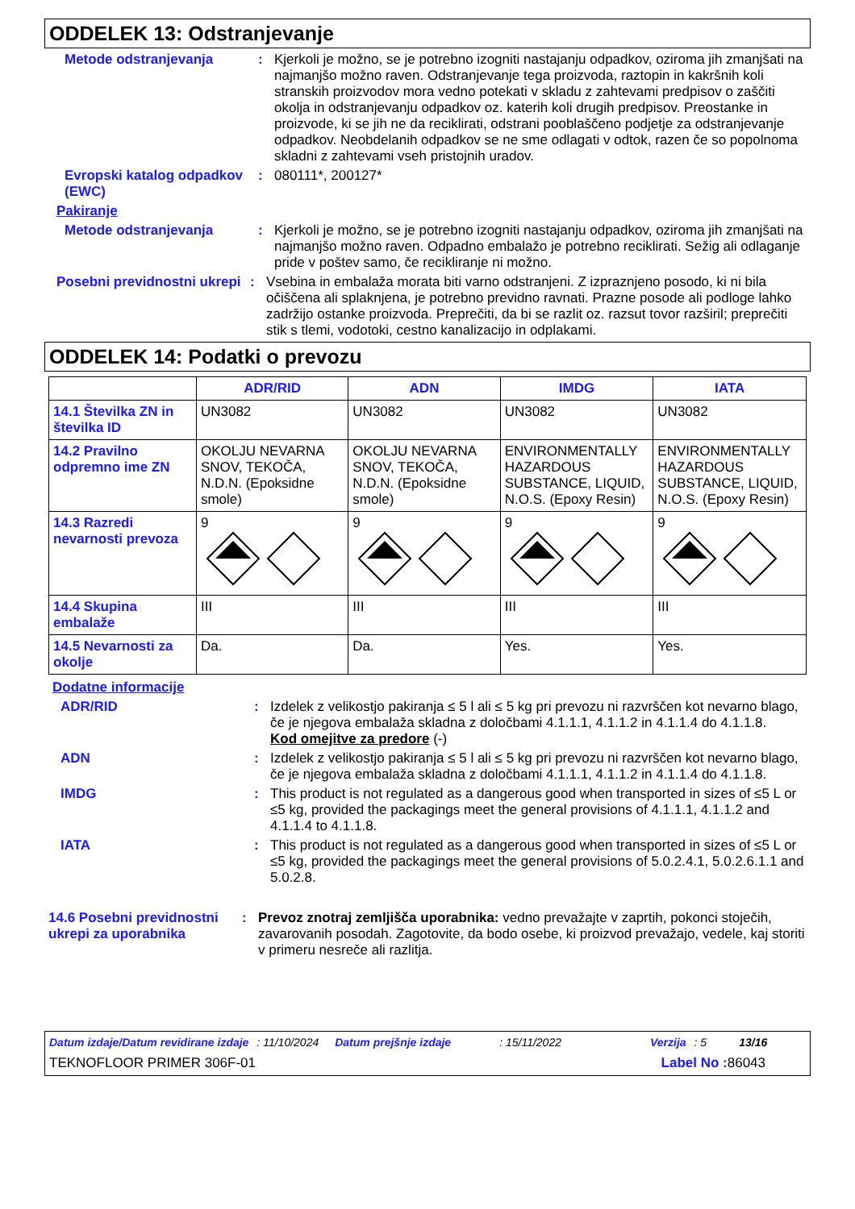ODDELEK 13: Odstranjevanje
Metode odstranjevanja : Kjerkoli je možno, se je potrebno izogniti nastajanju odpadkov, oziroma jih zmanjšati na najmanjšo možno raven. Odstranjevanje tega proizvoda, raztopin in kakršnih koli stranskih proizvodov mora vedno potekati v skladu z zahtevami predpisov o zaščiti okolja in odstranjevanju odpadkov oz. katerih koli drugih predpisov. Preostanke in proizvode, ki se jih ne da reciklirati, odstrani pooblaščeno podjetje za odstranjevanje odpadkov. Neobdelanih odpadkov se ne sme odlagati v odtok, razen če so popolnoma skladni z zahtevami vseh pristojnih uradov.
Evropski katalog odpadkov (EWC)
: 080111*, 200127*
Pakiranje
Metode odstranjevanja : Kjerkoli je možno, se je potrebno izogniti nastajanju odpadkov, oziroma jih zmanjšati na najmanjšo možno raven. Odpadno embalažo je potrebno reciklirati. Sežig ali odlaganje pride v poštev samo, če recikliranje ni možno.
Posebni previdnostni ukrepi
: Vsebina in embalaža morata biti varno odstranjeni. Z izpraznjeno posodo, ki ni bila očiščena ali splaknjena, je potrebno previdno ravnati. Prazne posode ali podloge lahko zadržijo ostanke proizvoda. Preprečiti, da bi se razlit oz. razsut tovor razširil; preprečiti stik s tlemi, vodotoki, cestno kanalizacijo in odplakami.
ODDELEK 14: Podatki o prevozu
| | ADR/RID | ADN | IMDG | IATA |
| --- | --- | --- | --- | --- |
| 14.1 Številka ZN in številka ID | UN3082 | UN3082 | UN3082 | UN3082 |
| 14.2 Pravilno odpremno ime ZN | OKOLJU NEVARNA SNOV, TEKOČA, N.D.N. (Epoksidne smole) | OKOLJU NEVARNA SNOV, TEKOČA, N.D.N. (Epoksidne smole) | ENVIRONMENTALLY HAZARDOUS SUBSTANCE, LIQUID, N.O.S. (Epoxy Resin) | ENVIRONMENTALLY HAZARDOUS SUBSTANCE, LIQUID, N.O.S. (Epoxy Resin) |
| 14.3 Razredi nevarnosti prevoza | 9 | 9 | 9 | 9 |
| 14.4 Skupina embalaže | III | III | III | III |
| 14.5 Nevarnosti za okolje | Da. | Da. | Yes. | Yes. |
Dodatne informacije
ADR/RID : Izdelek z velikostjo pakiranja ≤ 5 l ali ≤ 5 kg pri prevozu ni razvrščen kot nevarno blago, če je njegova embalaža skladna z določbami 4.1.1.1, 4.1.1.2 in 4.1.1.4 do 4.1.1.8.
Kod omejitve za predore (-)
ADN : Izdelek z velikostjo pakiranja ≤ 5 l ali ≤ 5 kg pri prevozu ni razvrščen kot nevarno blago, če je njegova embalaža skladna z določbami 4.1.1.1, 4.1.1.2 in 4.1.1.4 do 4.1.1.8.
IMDG : This product is not regulated as a dangerous good when transported in sizes of ≤5 L or ≤5 kg, provided the packagings meet the general provisions of 4.1.1.1, 4.1.1.2 and 4.1.1.4 to 4.1.1.8.
IATA : This product is not regulated as a dangerous good when transported in sizes of ≤5 L or ≤5 kg, provided the packagings meet the general provisions of 5.0.2.4.1, 5.0.2.6.1.1 and 5.0.2.8.
14.6 Posebni previdnostni ukrepi za uporabnika
: Prevoz znotraj zemljišča uporabnika: vedno prevažajte v zaprtih, pokonci stoječih, zavarovanih posodah. Zagotovite, da bodo osebe, ki proizvod prevažajo, vedele, kaj storiti v primeru nesreče ali razlitja.
Datum izdaje/Datum revidirane izdaje : 11/10/2024 Datum prejšnje izdaje : 15/11/2022 Verzija : 5 13/16
TEKNOFLOOR PRIMER 306F-01 Label No : 86043